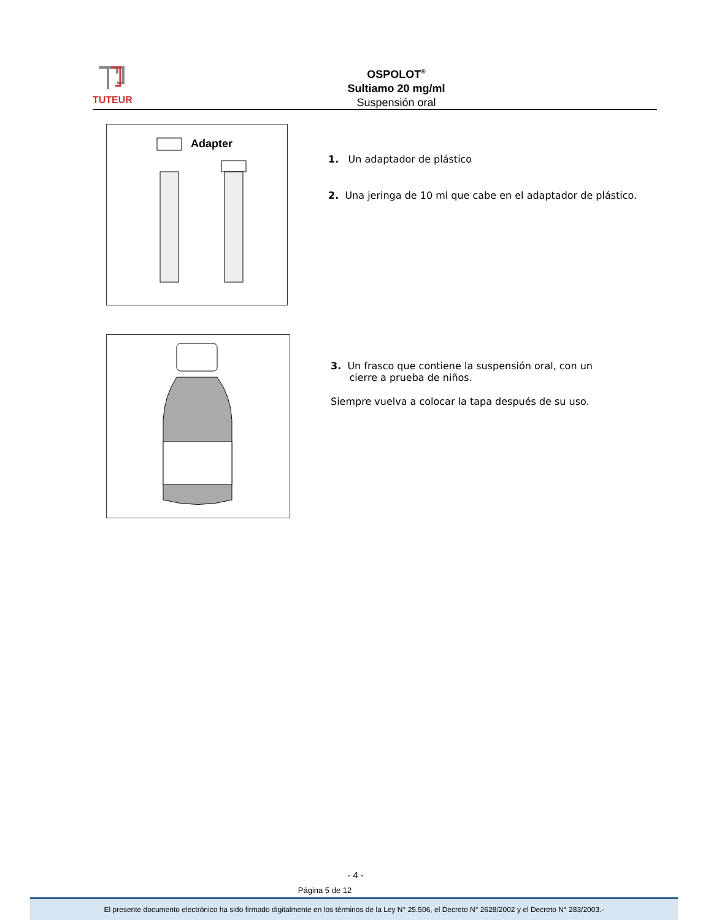TUTEUR
OSPOLOT<sup>®</sup>
Sultiamo 20 mg/ml
Suspensión oral
Adapter
1. Un adaptador de plástico
2. Una jeringa de 10 ml que cabe en el adaptador de plástico.
3. Un frasco que contiene la suspensión oral, con un
cierre a prueba de niños.
Siempre vuelva a colocar la tapa después de su uso.
- 4 -
Página 5 de 12
El presente documento electrónico ha sido firmado digitalmente en los términos de la Ley N° 25.506, el Decreto N° 2628/2002 y el Decreto N° 283/2003.-